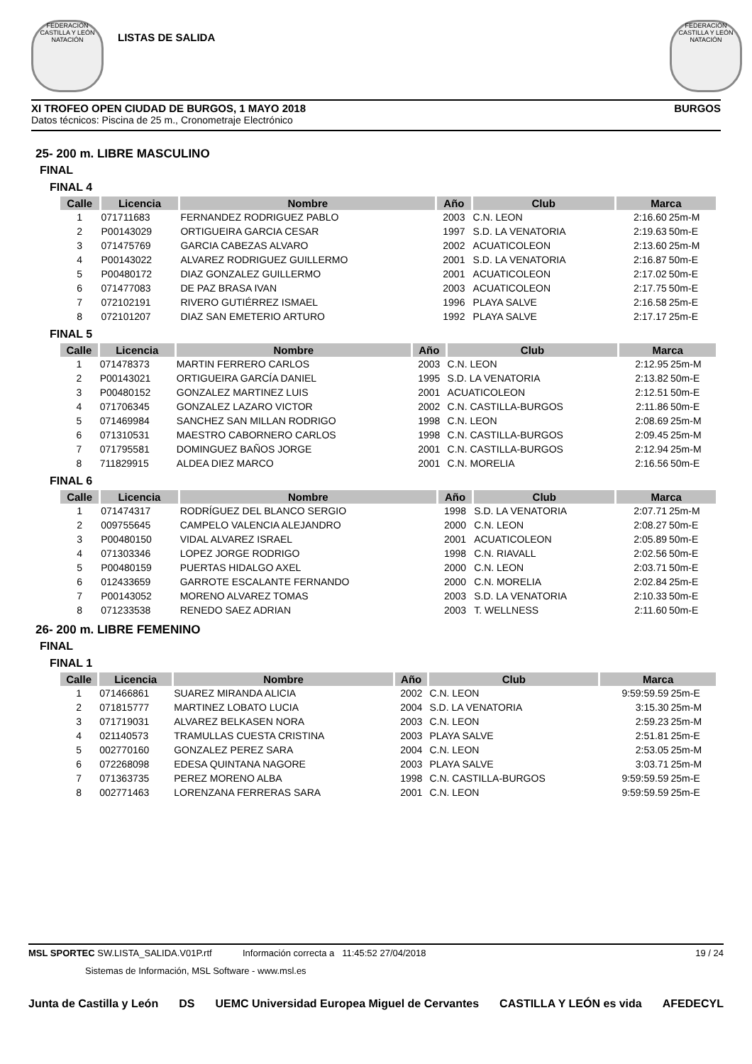FEDERACIÓN CASTILLA Y LEÓN NATACIÓN
LISTAS DE SALIDA
FEDERACIÓN CASTILLA Y LEÓN NATACIÓN
XI TROFEO OPEN CIUDAD DE BURGOS, 1 MAYO 2018 BURGOS
Datos técnicos: Piscina de 25 m., Cronometraje Electrónico
25- 200 m. LIBRE MASCULINO
FINAL
FINAL 4
| Calle | Licencia | Nombre | Año | Club | Marca | |
| --- | --- | --- | --- | --- | --- | --- |
| 1 | 071711683 | FERNANDEZ RODRIGUEZ PABLO | 2003 | C.N. LEON | 2:16.60 | 25m-M |
| 2 | P00143029 | ORTIGUEIRA GARCIA CESAR | 1997 | S.D. LA VENATORIA | 2:19.63 | 50m-E |
| 3 | 071475769 | GARCIA CABEZAS ALVARO | 2002 | ACUATICOLEON | 2:13.60 | 25m-M |
| 4 | P00143022 | ALVAREZ RODRIGUEZ GUILLERMO | 2001 | S.D. LA VENATORIA | 2:16.87 | 50m-E |
| 5 | P00480172 | DIAZ GONZALEZ GUILLERMO | 2001 | ACUATICOLEON | 2:17.02 | 50m-E |
| 6 | 071477083 | DE PAZ BRASA IVAN | 2003 | ACUATICOLEON | 2:17.75 | 50m-E |
| 7 | 072102191 | RIVERO GUTIÉRREZ ISMAEL | 1996 | PLAYA SALVE | 2:16.58 | 25m-E |
| 8 | 072101207 | DIAZ SAN EMETERIO ARTURO | 1992 | PLAYA SALVE | 2:17.17 | 25m-E |
FINAL 5
| Calle | Licencia | Nombre | Año | Club | Marca | |
| --- | --- | --- | --- | --- | --- | --- |
| 1 | 071478373 | MARTIN FERRERO CARLOS | 2003 | C.N. LEON | 2:12.95 | 25m-M |
| 2 | P00143021 | ORTIGUEIRA GARCÍA DANIEL | 1995 | S.D. LA VENATORIA | 2:13.82 | 50m-E |
| 3 | P00480152 | GONZALEZ MARTINEZ LUIS | 2001 | ACUATICOLEON | 2:12.51 | 50m-E |
| 4 | 071706345 | GONZALEZ LAZARO VICTOR | 2002 | C.N. CASTILLA-BURGOS | 2:11.86 | 50m-E |
| 5 | 071469984 | SANCHEZ SAN MILLAN RODRIGO | 1998 | C.N. LEON | 2:08.69 | 25m-M |
| 6 | 071310531 | MAESTRO CABORNERO CARLOS | 1998 | C.N. CASTILLA-BURGOS | 2:09.45 | 25m-M |
| 7 | 071795581 | DOMINGUEZ BAÑOS JORGE | 2001 | C.N. CASTILLA-BURGOS | 2:12.94 | 25m-M |
| 8 | 711829915 | ALDEA DIEZ MARCO | 2001 | C.N. MORELIA | 2:16.56 | 50m-E |
FINAL 6
| Calle | Licencia | Nombre | Año | Club | Marca | |
| --- | --- | --- | --- | --- | --- | --- |
| 1 | 071474317 | RODRÍGUEZ DEL BLANCO SERGIO | 1998 | S.D. LA VENATORIA | 2:07.71 | 25m-M |
| 2 | 009755645 | CAMPELO VALENCIA ALEJANDRO | 2000 | C.N. LEON | 2:08.27 | 50m-E |
| 3 | P00480150 | VIDAL ALVAREZ ISRAEL | 2001 | ACUATICOLEON | 2:05.89 | 50m-E |
| 4 | 071303346 | LOPEZ JORGE RODRIGO | 1998 | C.N. RIAVALL | 2:02.56 | 50m-E |
| 5 | P00480159 | PUERTAS HIDALGO AXEL | 2000 | C.N. LEON | 2:03.71 | 50m-E |
| 6 | 012433659 | GARROTE ESCALANTE FERNANDO | 2000 | C.N. MORELIA | 2:02.84 | 25m-E |
| 7 | P00143052 | MORENO ALVAREZ TOMAS | 2003 | S.D. LA VENATORIA | 2:10.33 | 50m-E |
| 8 | 071233538 | RENEDO SAEZ ADRIAN | 2003 | T. WELLNESS | 2:11.60 | 50m-E |
26- 200 m. LIBRE FEMENINO
FINAL
FINAL 1
| Calle | Licencia | Nombre | Año | Club | Marca | |
| --- | --- | --- | --- | --- | --- | --- |
| 1 | 071466861 | SUAREZ MIRANDA ALICIA | 2002 | C.N. LEON | 9:59:59.59 | 25m-E |
| 2 | 071815777 | MARTINEZ LOBATO LUCIA | 2004 | S.D. LA VENATORIA | 3:15.30 | 25m-M |
| 3 | 071719031 | ALVAREZ BELKASEN NORA | 2003 | C.N. LEON | 2:59.23 | 25m-M |
| 4 | 021140573 | TRAMULLAS CUESTA CRISTINA | 2003 | PLAYA SALVE | 2:51.81 | 25m-E |
| 5 | 002770160 | GONZALEZ PEREZ SARA | 2004 | C.N. LEON | 2:53.05 | 25m-M |
| 6 | 072268098 | EDESA QUINTANA NAGORE | 2003 | PLAYA SALVE | 3:03.71 | 25m-M |
| 7 | 071363735 | PEREZ MORENO ALBA | 1998 | C.N. CASTILLA-BURGOS | 9:59:59.59 | 25m-E |
| 8 | 002771463 | LORENZANA FERRERAS SARA | 2001 | C.N. LEON | 9:59:59.59 | 25m-E |
MSL SPORTEC SW.LISTA_SALIDA.V01P.rtf Información correcta a 11:45:52 27/04/2018 19 / 24
Sistemas de Información, MSL Software - www.msl.es
Junta de Castilla y León DS UEMC Universidad Europea Miguel de Cervantes CASTILLA Y LEÓN es vida AFEDECYL